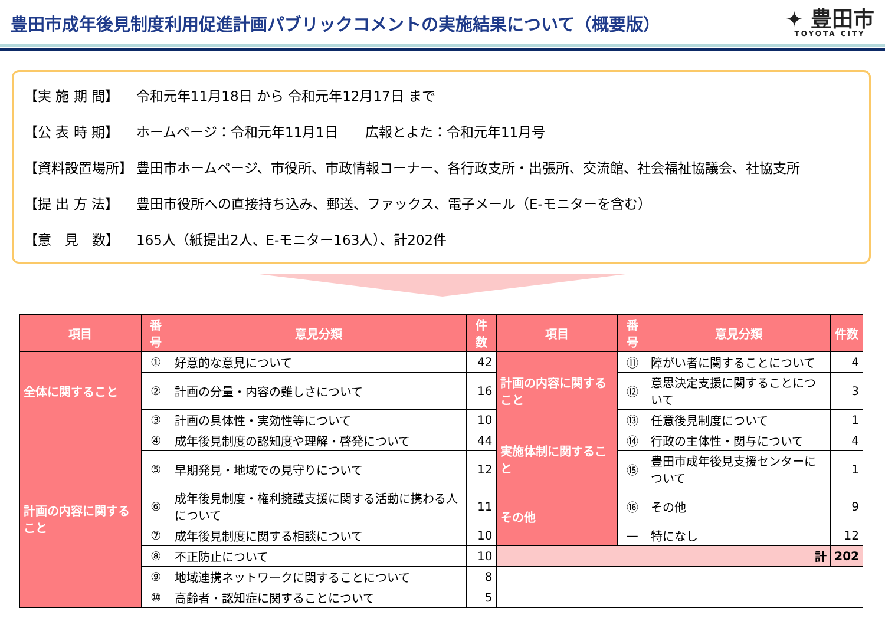豊田市成年後見制度利用促進計画パブリックコメントの実施結果について（概要版）
✦ 豊田市
TOYOTA CITY
【実 施 期 間】 令和元年11月18日 から 令和元年12月17日 まで
【公 表 時 期】 ホームページ：令和元年11月1日　　広報とよた：令和元年11月号
【資料設置場所】 豊田市ホームページ、市役所、市政情報コーナー、各行政支所・出張所、交流館、社会福祉協議会、社協支所
【提 出 方 法】 豊田市役所への直接持ち込み、郵送、ファックス、電子メール（E-モニターを含む）
【意　見　数】 165人（紙提出2人、E-モニター163人）、計202件
| 項目 | 番号 | 意見分類 | 件数 | 項目 | 番号 | 意見分類 | 件数 |
| --- | --- | --- | --- | --- | --- | --- | --- |
| 全体に関すること | ① | 好意的な意見について | 42 | 計画の内容に関すること | ⑪ | 障がい者に関することについて | 4 |
| | ② | 計画の分量・内容の難しさについて | 16 | | ⑫ | 意思決定支援に関することについて | 3 |
| | ③ | 計画の具体性・実効性等について | 10 | | ⑬ | 任意後見制度について | 1 |
| 計画の内容に関すること | ④ | 成年後見制度の認知度や理解・啓発について | 44 | 実施体制に関すること | ⑭ | 行政の主体性・関与について | 4 |
| | ⑤ | 早期発見・地域での見守りについて | 12 | | ⑮ | 豊田市成年後見支援センターについて | 1 |
| | ⑥ | 成年後見制度・権利擁護支援に関する活動に携わる人について | 11 | その他 | ⑯ | その他 | 9 |
| | ⑦ | 成年後見制度に関する相談について | 10 | | — | 特になし | 12 |
| | ⑧ | 不正防止について | 10 | 計 | | | 202 |
| | ⑨ | 地域連携ネットワークに関することについて | 8 | | | | |
| | ⑩ | 高齢者・認知症に関することについて | 5 | | | | |